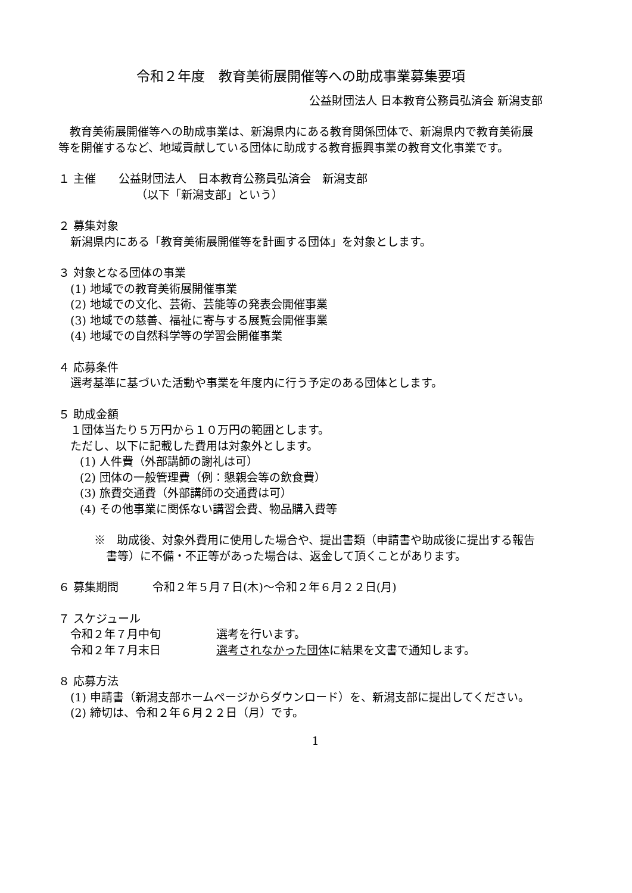令和２年度　教育美術展開催等への助成事業募集要項
公益財団法人 日本教育公務員弘済会 新潟支部
　教育美術展開催等への助成事業は、新潟県内にある教育関係団体で、新潟県内で教育美術展等を開催するなど、地域貢献している団体に助成する教育振興事業の教育文化事業です。
１ 主催　　公益財団法人　日本教育公務員弘済会　新潟支部
（以下「新潟支部」という）
２ 募集対象
新潟県内にある「教育美術展開催等を計画する団体」を対象とします。
３ 対象となる団体の事業
(1) 地域での教育美術展開催事業
(2) 地域での文化、芸術、芸能等の発表会開催事業
(3) 地域での慈善、福祉に寄与する展覧会開催事業
(4) 地域での自然科学等の学習会開催事業
４ 応募条件
選考基準に基づいた活動や事業を年度内に行う予定のある団体とします。
５ 助成金額
１団体当たり５万円から１０万円の範囲とします。
ただし、以下に記載した費用は対象外とします。
(1) 人件費（外部講師の謝礼は可）
(2) 団体の一般管理費（例：懇親会等の飲食費）
(3) 旅費交通費（外部講師の交通費は可）
(4) その他事業に関係ない講習会費、物品購入費等
※　助成後、対象外費用に使用した場合や、提出書類（申請書や助成後に提出する報告書等）に不備・不正等があった場合は、返金して頂くことがあります。
６ 募集期間　　　令和２年５月７日(木)～令和２年６月２２日(月)
７ スケジュール
令和２年７月中旬 選考を行います。
令和２年７月末日 選考されなかった団体に結果を文書で通知します。
８ 応募方法
(1) 申請書（新潟支部ホームページからダウンロード）を、新潟支部に提出してください。
(2) 締切は、令和２年６月２２日（月）です。
1